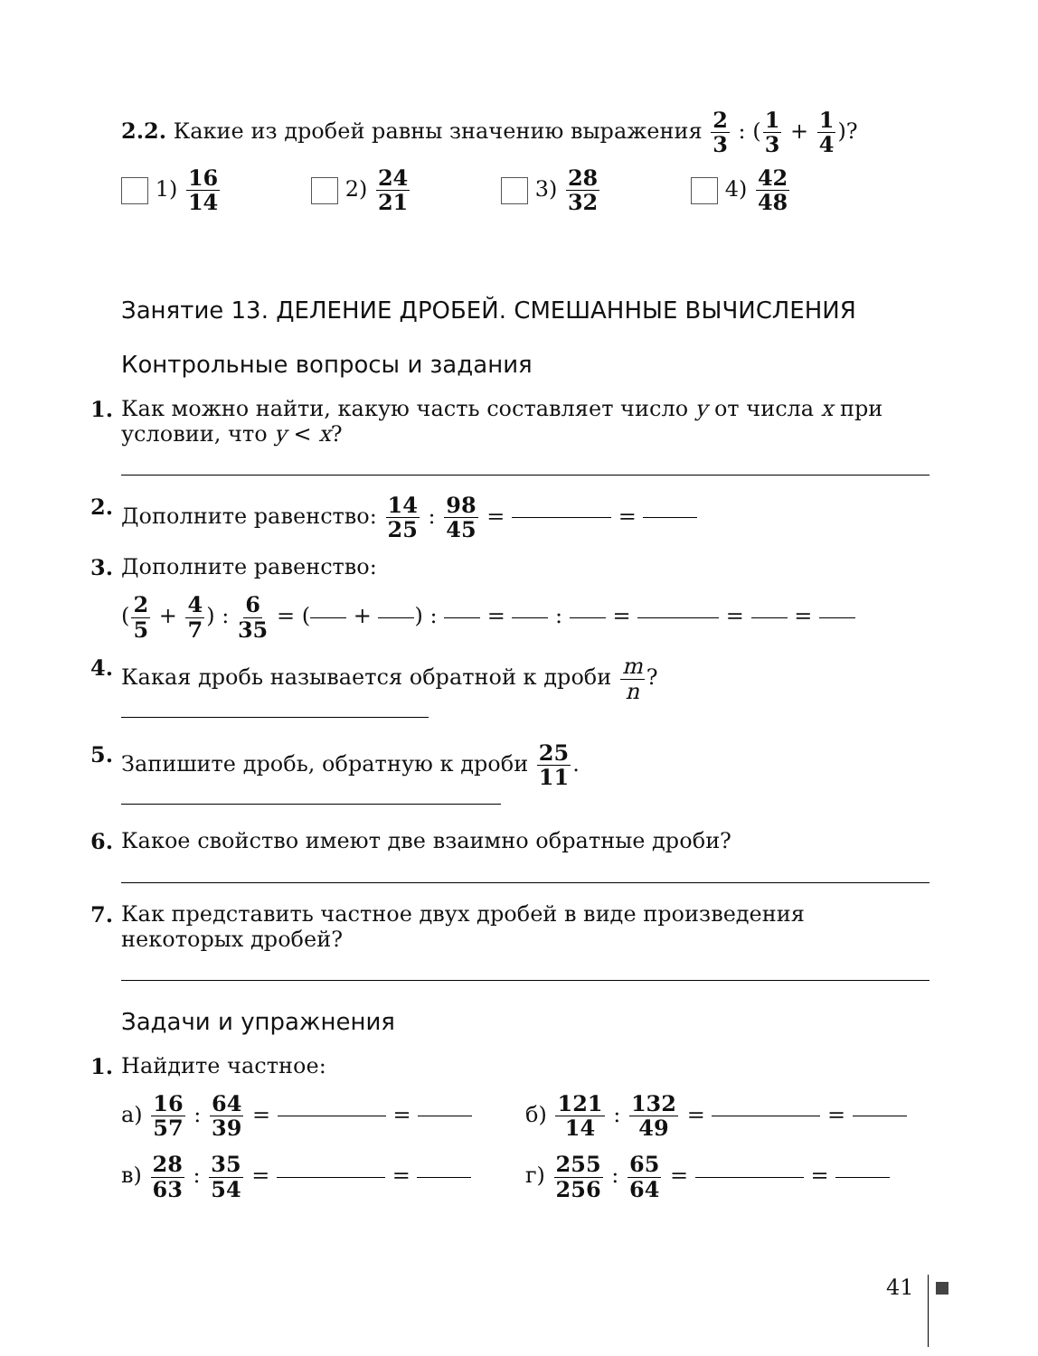2.2. Какие из дробей равны значению выражения 2 3 : (1 3 + 1 4)?
1) 16 14 2) 24 21 3) 28 32 4) 42 48
Занятие 13. ДЕЛЕНИЕ ДРОБЕЙ. СМЕШАННЫЕ ВЫЧИСЛЕНИЯ
Контрольные вопросы и задания
1. Как можно найти, какую часть составляет число y от числа x при условии, что y < x?
2. Дополните равенство: 14 25 : 98 45 = =
3. Дополните равенство:
(2 5 + 4 7) : 6 35 = ( + ) : = : = = =
4. Какая дробь называется обратной к дроби m n?
5. Запишите дробь, обратную к дроби 25 11.
6. Какое свойство имеют две взаимно обратные дроби?
7. Как представить частное двух дробей в виде произведения некоторых дробей?
Задачи и упражнения
1. Найдите частное:
а) 16 57 : 64 39 = = б) 121 14 : 132 49 = =
в) 28 63 : 35 54 = = г) 255 256 : 65 64 = =
41